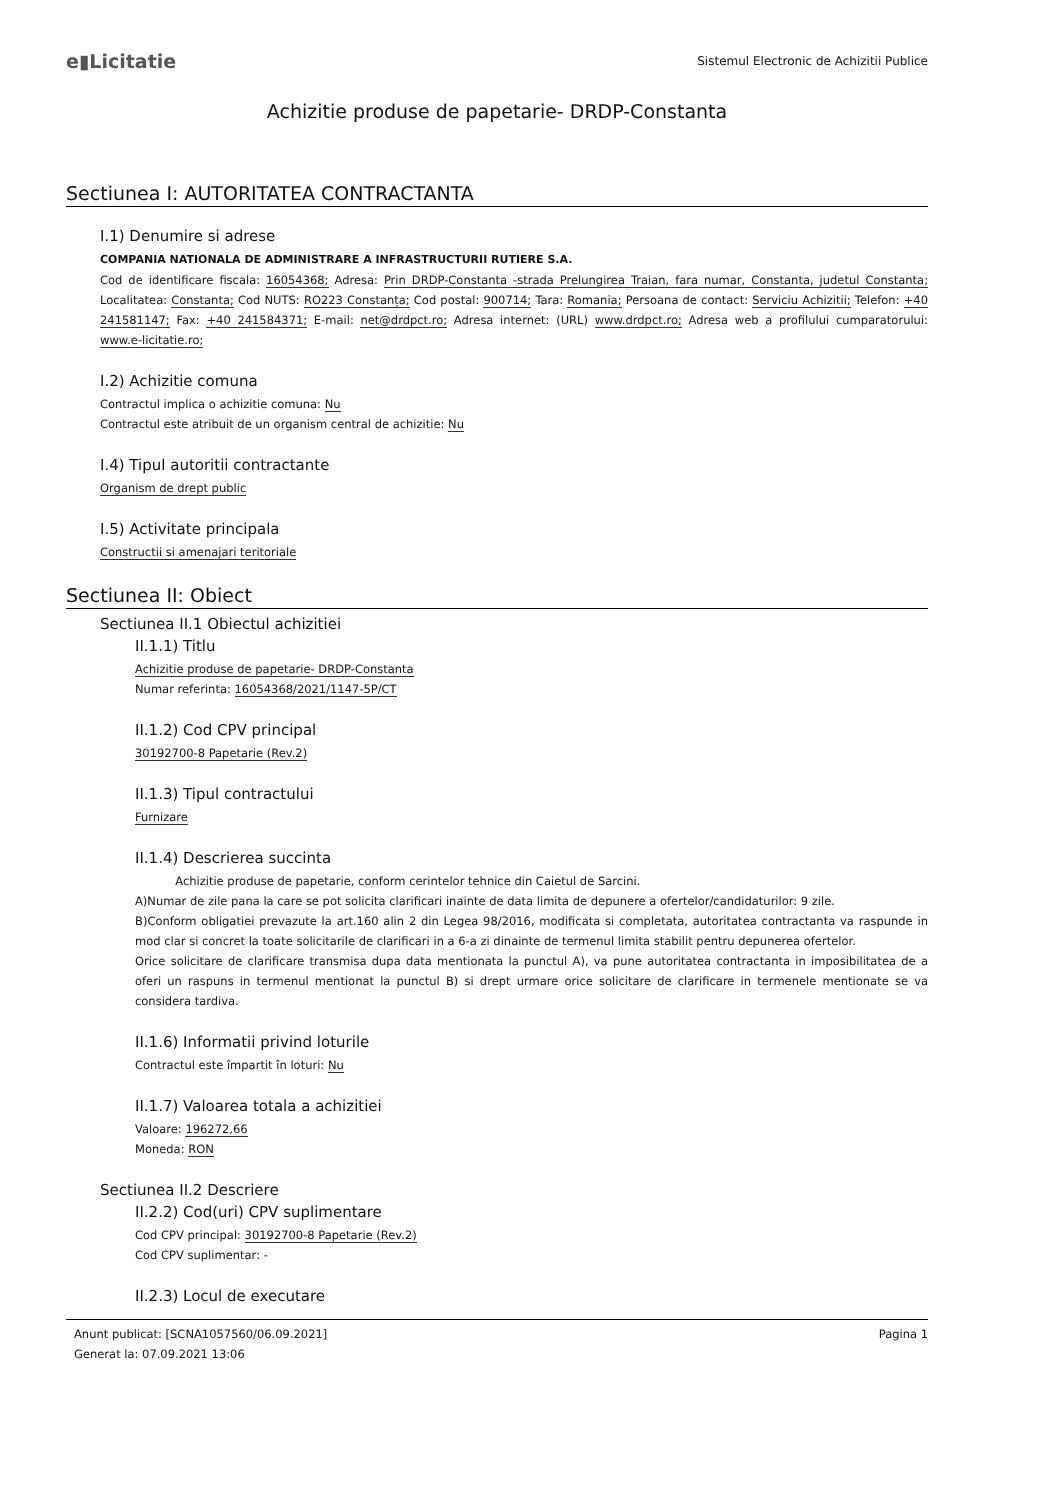e▮Licitatie
Sistemul Electronic de Achizitii Publice
Achizitie produse de papetarie- DRDP-Constanta
Sectiunea I: AUTORITATEA CONTRACTANTA
I.1) Denumire si adrese
COMPANIA NATIONALA DE ADMINISTRARE A INFRASTRUCTURII RUTIERE S.A.
Cod de identificare fiscala: 16054368; Adresa: Prin DRDP-Constanta -strada Prelungirea Traian, fara numar, Constanta, judetul Constanta; Localitatea: Constanta; Cod NUTS: RO223 Constanța; Cod postal: 900714; Tara: Romania; Persoana de contact: Serviciu Achizitii; Telefon: +40 241581147; Fax: +40 241584371; E-mail: net@drdpct.ro; Adresa internet: (URL) www.drdpct.ro; Adresa web a profilului cumparatorului: www.e-licitatie.ro;
I.2) Achizitie comuna
Contractul implica o achizitie comuna: Nu
Contractul este atribuit de un organism central de achizitie: Nu
I.4) Tipul autoritii contractante
Organism de drept public
I.5) Activitate principala
Constructii si amenajari teritoriale
Sectiunea II: Obiect
Sectiunea II.1 Obiectul achizitiei
II.1.1) Titlu
Achizitie produse de papetarie- DRDP-Constanta
Numar referinta: 16054368/2021/1147-5P/CT
II.1.2) Cod CPV principal
30192700-8 Papetarie (Rev.2)
II.1.3) Tipul contractului
Furnizare
II.1.4) Descrierea succinta
Achizitie produse de papetarie, conform cerintelor tehnice din Caietul de Sarcini.
A)Numar de zile pana la care se pot solicita clarificari inainte de data limita de depunere a ofertelor/candidaturilor: 9 zile.
B)Conform obligatiei prevazute la art.160 alin 2 din Legea 98/2016, modificata si completata, autoritatea contractanta va raspunde in mod clar si concret la toate solicitarile de clarificari in a 6-a zi dinainte de termenul limita stabilit pentru depunerea ofertelor.
Orice solicitare de clarificare transmisa dupa data mentionata la punctul A), va pune autoritatea contractanta in imposibilitatea de a oferi un raspuns in termenul mentionat la punctul B) si drept urmare orice solicitare de clarificare in termenele mentionate se va considera tardiva.
II.1.6) Informatii privind loturile
Contractul este împartit în loturi: Nu
II.1.7) Valoarea totala a achizitiei
Valoare: 196272,66
Moneda: RON
Sectiunea II.2 Descriere
II.2.2) Cod(uri) CPV suplimentare
Cod CPV principal: 30192700-8 Papetarie (Rev.2)
Cod CPV suplimentar: -
II.2.3) Locul de executare
Anunt publicat: [SCNA1057560/06.09.2021]
Generat la: 07.09.2021 13:06
Pagina 1